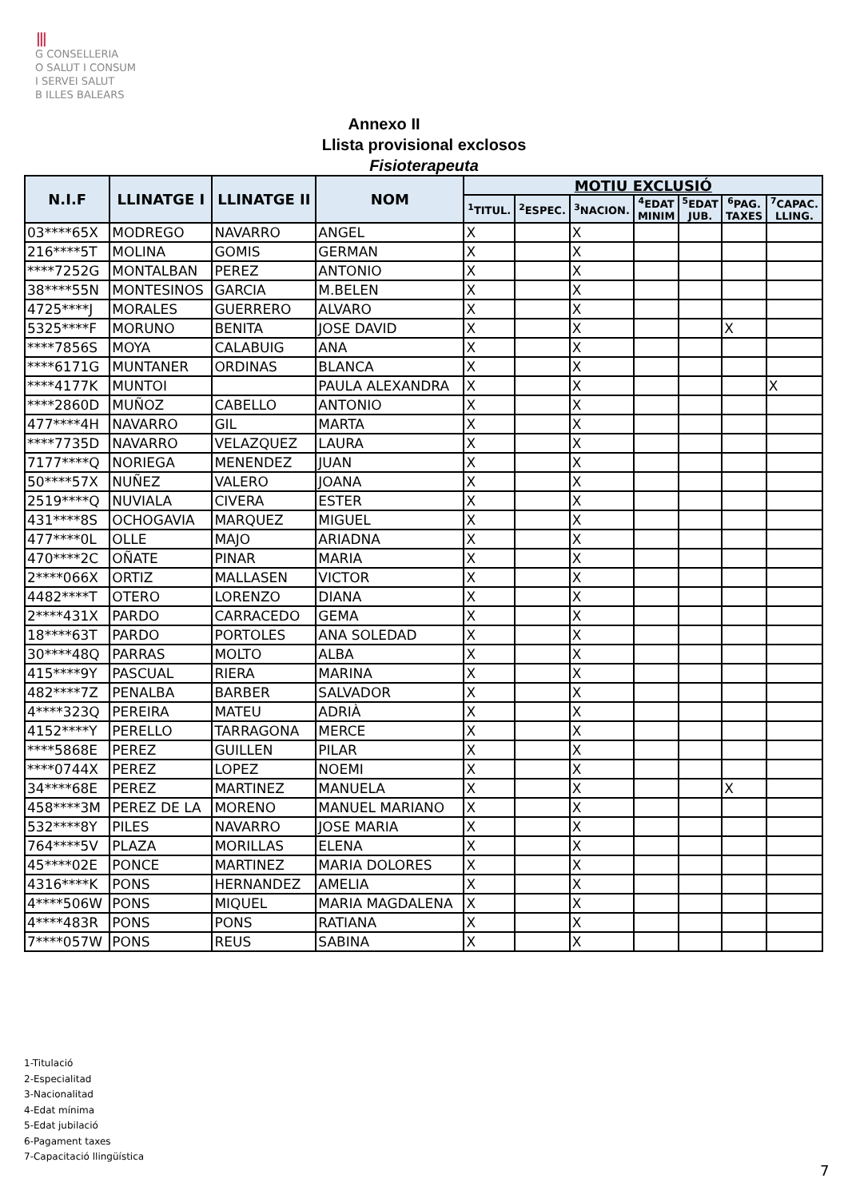⦀
G CONSELLERIA
O SALUT I CONSUM
I SERVEI SALUT
B ILLES BALEARS
Annexo II
Llista provisional exclosos
Fisioterapeuta
| N.I.F | LLINATGE I | LLINATGE II | NOM | MOTIU EXCLUSIÓ | | | | | | |
| --- | --- | --- | --- | --- | --- | --- | --- | --- | --- | --- |
| | | | | <sup>1</sup> TITUL. | <sup>2</sup> ESPEC. | <sup>3</sup> NACION. | <sup>4</sup> EDAT MINIM | <sup>5</sup> EDAT JUB. | <sup>6</sup> PAG. TAXES | <sup>7</sup>CAPAC. LLING. |
| 03****65X | MODREGO | NAVARRO | ANGEL | X | | X | | | | |
| 216****5T | MOLINA | GOMIS | GERMAN | X | | X | | | | |
| ****7252G | MONTALBAN | PEREZ | ANTONIO | X | | X | | | | |
| 38****55N | MONTESINOS | GARCIA | M.BELEN | X | | X | | | | |
| 4725****J | MORALES | GUERRERO | ALVARO | X | | X | | | | |
| 5325****F | MORUNO | BENITA | JOSE DAVID | X | | X | | | X | |
| ****7856S | MOYA | CALABUIG | ANA | X | | X | | | | |
| ****6171G | MUNTANER | ORDINAS | BLANCA | X | | X | | | | |
| ****4177K | MUNTOI | | PAULA ALEXANDRA | X | | X | | | | X |
| ****2860D | MUÑOZ | CABELLO | ANTONIO | X | | X | | | | |
| 477****4H | NAVARRO | GIL | MARTA | X | | X | | | | |
| ****7735D | NAVARRO | VELAZQUEZ | LAURA | X | | X | | | | |
| 7177****Q | NORIEGA | MENENDEZ | JUAN | X | | X | | | | |
| 50****57X | NUÑEZ | VALERO | JOANA | X | | X | | | | |
| 2519****Q | NUVIALA | CIVERA | ESTER | X | | X | | | | |
| 431****8S | OCHOGAVIA | MARQUEZ | MIGUEL | X | | X | | | | |
| 477****0L | OLLE | MAJO | ARIADNA | X | | X | | | | |
| 470****2C | OÑATE | PINAR | MARIA | X | | X | | | | |
| 2****066X | ORTIZ | MALLASEN | VICTOR | X | | X | | | | |
| 4482****T | OTERO | LORENZO | DIANA | X | | X | | | | |
| 2****431X | PARDO | CARRACEDO | GEMA | X | | X | | | | |
| 18****63T | PARDO | PORTOLES | ANA SOLEDAD | X | | X | | | | |
| 30****48Q | PARRAS | MOLTO | ALBA | X | | X | | | | |
| 415****9Y | PASCUAL | RIERA | MARINA | X | | X | | | | |
| 482****7Z | PENALBA | BARBER | SALVADOR | X | | X | | | | |
| 4****323Q | PEREIRA | MATEU | ADRIÀ | X | | X | | | | |
| 4152****Y | PERELLO | TARRAGONA | MERCE | X | | X | | | | |
| ****5868E | PEREZ | GUILLEN | PILAR | X | | X | | | | |
| ****0744X | PEREZ | LOPEZ | NOEMI | X | | X | | | | |
| 34****68E | PEREZ | MARTINEZ | MANUELA | X | | X | | | X | |
| 458****3M | PEREZ DE LA | MORENO | MANUEL MARIANO | X | | X | | | | |
| 532****8Y | PILES | NAVARRO | JOSE MARIA | X | | X | | | | |
| 764****5V | PLAZA | MORILLAS | ELENA | X | | X | | | | |
| 45****02E | PONCE | MARTINEZ | MARIA DOLORES | X | | X | | | | |
| 4316****K | PONS | HERNANDEZ | AMELIA | X | | X | | | | |
| 4****506W | PONS | MIQUEL | MARIA MAGDALENA | X | | X | | | | |
| 4****483R | PONS | PONS | RATIANA | X | | X | | | | |
| 7****057W | PONS | REUS | SABINA | X | | X | | | | |
1-Titulació
2-Especialitad
3-Nacionalitad
4-Edat mínima
5-Edat jubilació
6-Pagament taxes
7-Capacitació llingüística
7